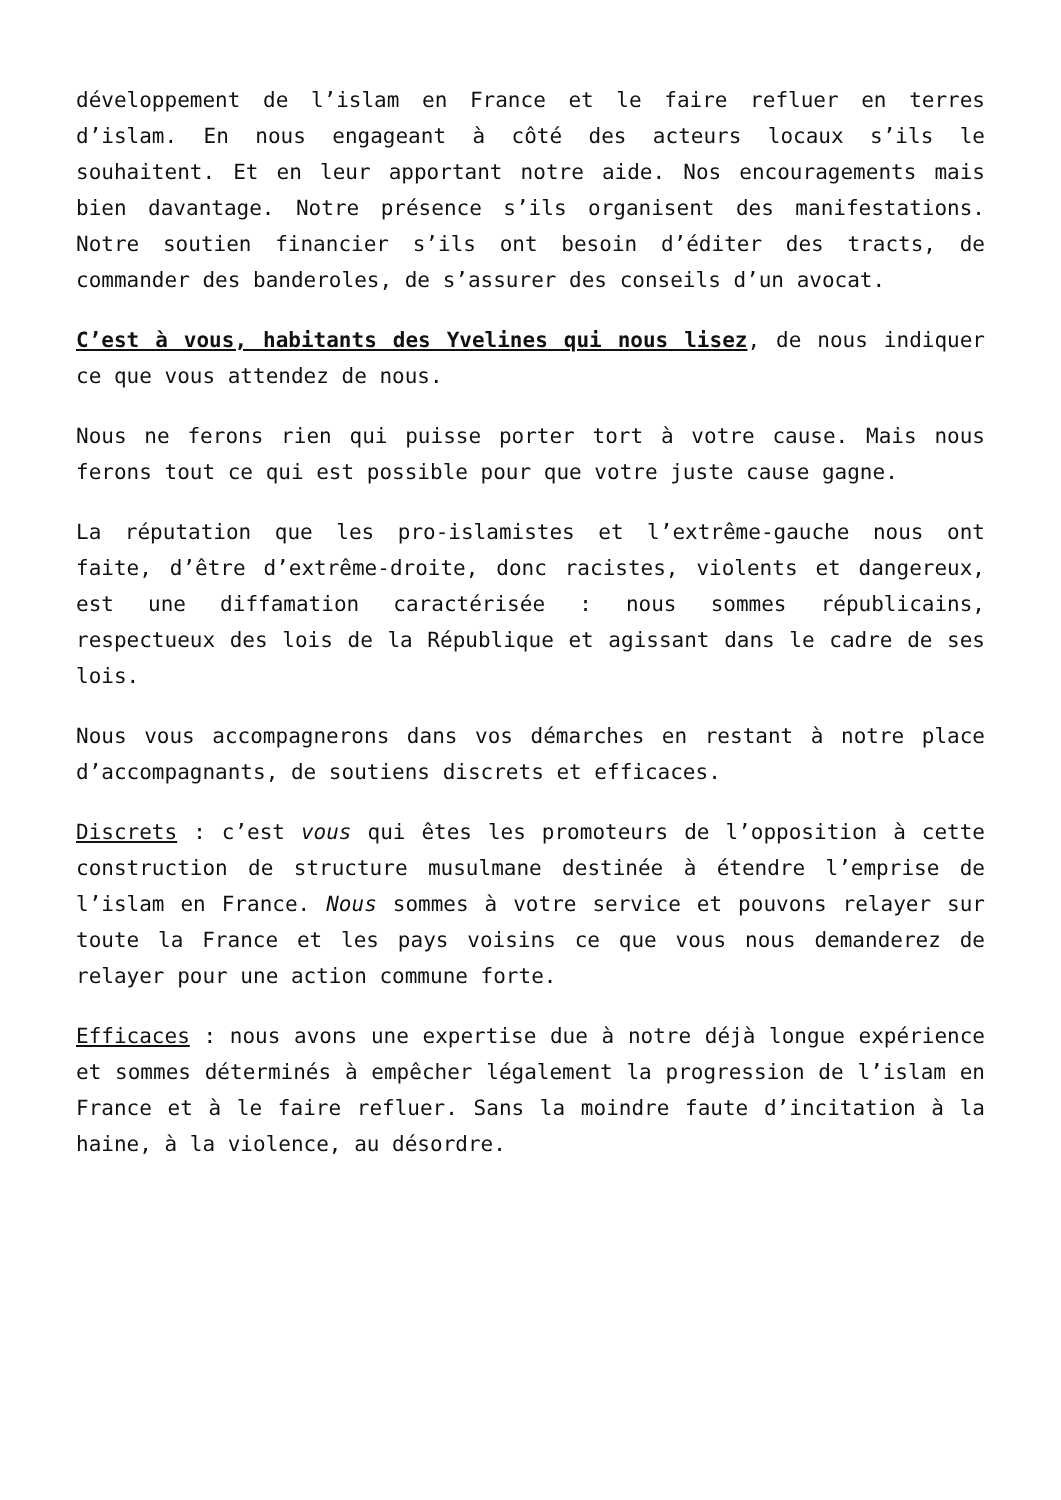développement de l’islam en France et le faire refluer en terres d’islam. En nous engageant à côté des acteurs locaux s’ils le souhaitent. Et en leur apportant notre aide. Nos encouragements mais bien davantage. Notre présence s’ils organisent des manifestations. Notre soutien financier s’ils ont besoin d’éditer des tracts, de commander des banderoles, de s’assurer des conseils d’un avocat.
C’est à vous, habitants des Yvelines qui nous lisez, de nous indiquer ce que vous attendez de nous.
Nous ne ferons rien qui puisse porter tort à votre cause. Mais nous ferons tout ce qui est possible pour que votre juste cause gagne.
La réputation que les pro-islamistes et l’extrême-gauche nous ont faite, d’être d’extrême-droite, donc racistes, violents et dangereux, est une diffamation caractérisée : nous sommes républicains, respectueux des lois de la République et agissant dans le cadre de ses lois.
Nous vous accompagnerons dans vos démarches en restant à notre place d’accompagnants, de soutiens discrets et efficaces.
Discrets : c’est vous qui êtes les promoteurs de l’opposition à cette construction de structure musulmane destinée à étendre l’emprise de l’islam en France. Nous sommes à votre service et pouvons relayer sur toute la France et les pays voisins ce que vous nous demanderez de relayer pour une action commune forte.
Efficaces : nous avons une expertise due à notre déjà longue expérience et sommes déterminés à empêcher légalement la progression de l’islam en France et à le faire refluer. Sans la moindre faute d’incitation à la haine, à la violence, au désordre.